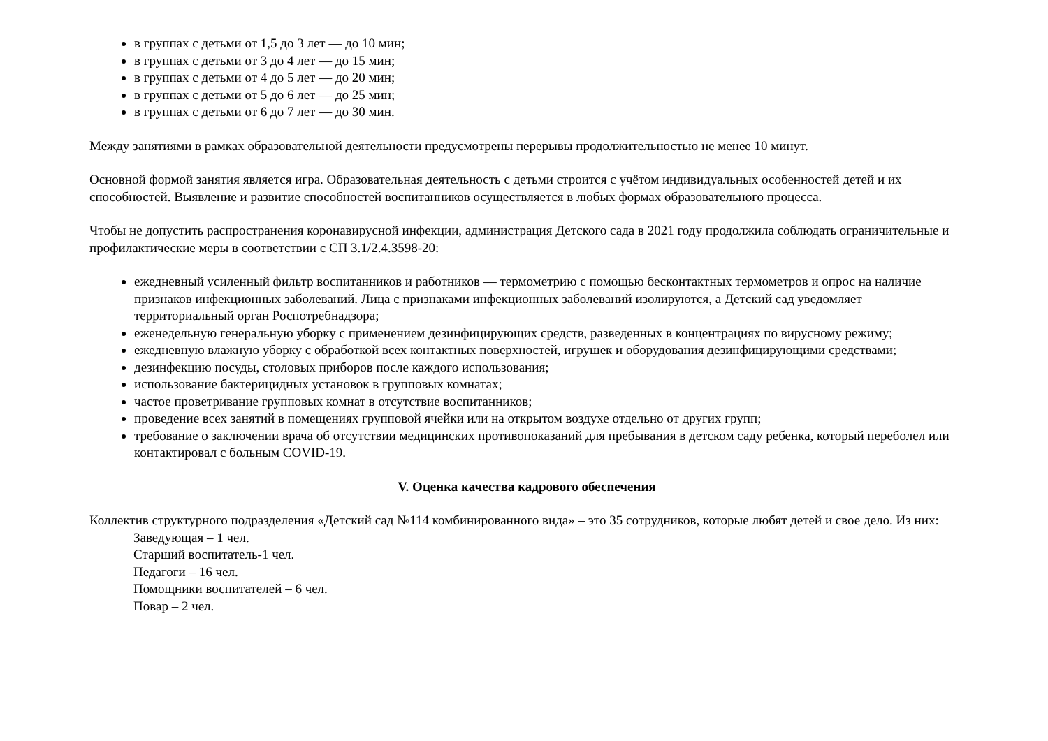в группах с детьми от 1,5 до 3 лет — до 10 мин;
в группах с детьми от 3 до 4 лет — до 15 мин;
в группах с детьми от 4 до 5 лет — до 20 мин;
в группах с детьми от 5 до 6 лет — до 25 мин;
в группах с детьми от 6 до 7 лет — до 30 мин.
Между занятиями в рамках образовательной деятельности предусмотрены перерывы продолжительностью не менее 10 минут.
Основной формой занятия является игра. Образовательная деятельность с детьми строится с учётом индивидуальных особенностей детей и их способностей. Выявление и развитие способностей воспитанников осуществляется в любых формах образовательного процесса.
Чтобы не допустить распространения коронавирусной инфекции, администрация Детского сада в 2021 году продолжила соблюдать ограничительные и профилактические меры в соответствии с СП 3.1/2.4.3598-20:
ежедневный усиленный фильтр воспитанников и работников — термометрию с помощью бесконтактных термометров и опрос на наличие признаков инфекционных заболеваний. Лица с признаками инфекционных заболеваний изолируются, а Детский сад уведомляет территориальный орган Роспотребнадзора;
еженедельную генеральную уборку с применением дезинфицирующих средств, разведенных в концентрациях по вирусному режиму;
ежедневную влажную уборку с обработкой всех контактных поверхностей, игрушек и оборудования дезинфицирующими средствами;
дезинфекцию посуды, столовых приборов после каждого использования;
использование бактерицидных установок в групповых комнатах;
частое проветривание групповых комнат в отсутствие воспитанников;
проведение всех занятий в помещениях групповой ячейки или на открытом воздухе отдельно от других групп;
требование о заключении врача об отсутствии медицинских противопоказаний для пребывания в детском саду ребенка, который переболел или контактировал с больным COVID-19.
V. Оценка качества кадрового обеспечения
Коллектив структурного подразделения «Детский сад №114 комбинированного вида» – это 35 сотрудников, которые любят детей и свое дело. Из них:
Заведующая – 1 чел.
Старший воспитатель-1 чел.
Педагоги – 16 чел.
Помощники воспитателей – 6 чел.
Повар – 2 чел.